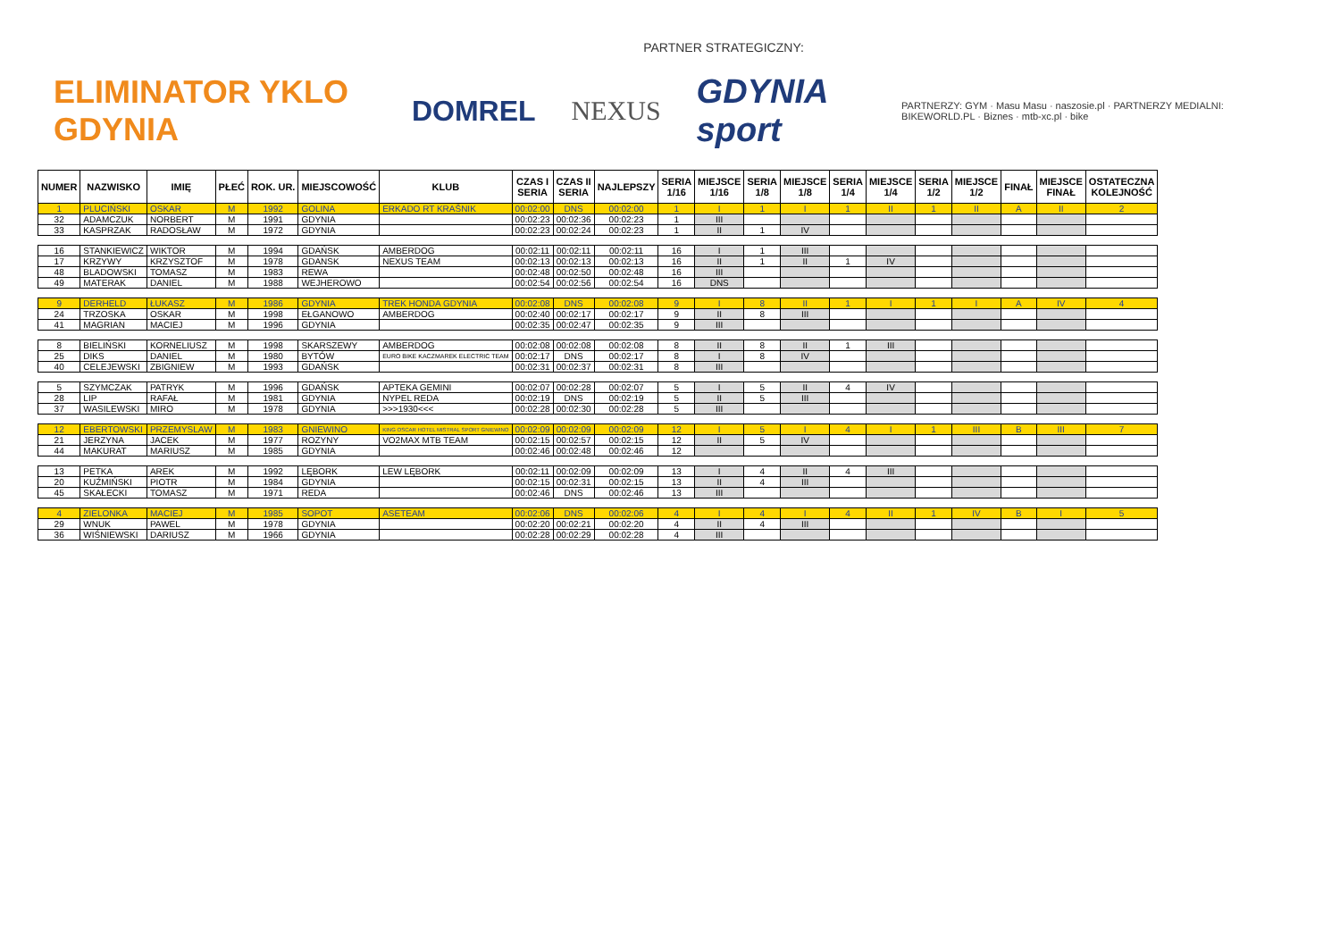PARTNER STRATEGICZNY:
ELIMINATOR YKLO GDYNIA DOMREL NEXUS GDYNIA sport PARTNERZY: GYM · Masu Masu · naszosie.pl · PARTNERZY MEDIALNI: BIKEWORLD.PL · Biznes · mtb-xc.pl · bike
| NUMER | NAZWISKO | IMIĘ | PŁEĆ | ROK. UR. | MIEJSCOWOŚĆ | KLUB | CZAS I SERIA | CZAS II SERIA | NAJLEPSZY | SERIA 1/16 | MIEJSCE 1/16 | SERIA 1/8 | MIEJSCE 1/8 | SERIA 1/4 | MIEJSCE 1/4 | SERIA 1/2 | MIEJSCE 1/2 | FINAŁ | MIEJSCE FINAŁ | OSTATECZNA KOLEJNOŚĆ |
| --- | --- | --- | --- | --- | --- | --- | --- | --- | --- | --- | --- | --- | --- | --- | --- | --- | --- | --- | --- | --- |
| 1 | PLUCIŃSKI | OSKAR | M | 1992 | GOLINA | ERKADO RT KRAŠNIK | 00:02:00 | DNS | 00:02:00 | 1 | I | 1 | I | 1 | II | 1 | II | A | II | 2 |
| 32 | ADAMCZUK | NORBERT | M | 1991 | GDYNIA | | 00:02:23 | 00:02:36 | 00:02:23 | 1 | III | | | | | | | | | |
| 33 | KASPRZAK | RADOSŁAW | M | 1972 | GDYNIA | | 00:02:23 | 00:02:24 | 00:02:23 | 1 | II | 1 | IV | | | | | | | |
| 16 | STANKIEWICZ | WIKTOR | M | 1994 | GDAŃSK | AMBERDOG | 00:02:11 | 00:02:11 | 00:02:11 | 16 | I | 1 | III | | | | | | | |
| 17 | KRZYWY | KRZYSZTOF | M | 1978 | GDANSK | NEXUS TEAM | 00:02:13 | 00:02:13 | 00:02:13 | 16 | II | 1 | II | 1 | IV | | | | | |
| 48 | BLADOWSKI | TOMASZ | M | 1983 | REWA | | 00:02:48 | 00:02:50 | 00:02:48 | 16 | III | | | | | | | | | |
| 49 | MATERAK | DANIEL | M | 1988 | WEJHEROWO | | 00:02:54 | 00:02:56 | 00:02:54 | 16 | DNS | | | | | | | | | |
| 9 | DERHELD | ŁUKASZ | M | 1986 | GDYNIA | TREK HONDA GDYNIA | 00:02:08 | DNS | 00:02:08 | 9 | I | 8 | II | 1 | I | 1 | I | A | IV | 4 |
| 24 | TRZOSKA | OSKAR | M | 1998 | EŁGANOWO | AMBERDOG | 00:02:40 | 00:02:17 | 00:02:17 | 9 | II | 8 | III | | | | | | | |
| 41 | MAGRIAN | MACIEJ | M | 1996 | GDYNIA | | 00:02:35 | 00:02:47 | 00:02:35 | 9 | III | | | | | | | | | |
| 8 | BIELIŃSKI | KORNELIUSZ | M | 1998 | SKARSZEWY | AMBERDOG | 00:02:08 | 00:02:08 | 00:02:08 | 8 | II | 8 | II | 1 | III | | | | | |
| 25 | DIKS | DANIEL | M | 1980 | BYTÓW | EURO BIKE KACZMAREK ELECTRIC TEAM | 00:02:17 | DNS | 00:02:17 | 8 | I | 8 | IV | | | | | | | |
| 40 | CELEJEWSKI | ZBIGNIEW | M | 1993 | GDAŃSK | | 00:02:31 | 00:02:37 | 00:02:31 | 8 | III | | | | | | | | | |
| 5 | SZYMCZAK | PATRYK | M | 1996 | GDAŃSK | APTEKA GEMINI | 00:02:07 | 00:02:28 | 00:02:07 | 5 | I | 5 | II | 4 | IV | | | | | |
| 28 | LIP | RAFAŁ | M | 1981 | GDYNIA | NYPEL REDA | 00:02:19 | DNS | 00:02:19 | 5 | II | 5 | III | | | | | | | |
| 37 | WASILEWSKI | MIRO | M | 1978 | GDYNIA | >>>1930<<< | 00:02:28 | 00:02:30 | 00:02:28 | 5 | III | | | | | | | | | |
| 12 | EBERTOWSKI | PRZEMYSLAW | M | 1983 | GNIEWINO | KING OSCAR HOTEL MISTRAL SPORT GNIEWINO | 00:02:09 | 00:02:09 | 00:02:09 | 12 | I | 5 | I | 4 | I | 1 | III | B | III | 7 |
| 21 | JERZYNA | JACEK | M | 1977 | ROZYNY | VO2MAX MTB TEAM | 00:02:15 | 00:02:57 | 00:02:15 | 12 | II | 5 | IV | | | | | | | |
| 44 | MAKURAT | MARIUSZ | M | 1985 | GDYNIA | | 00:02:46 | 00:02:48 | 00:02:46 | 12 | | | | | | | | | | |
| 13 | PETKA | AREK | M | 1992 | LĘBORK | LEW LĘBORK | 00:02:11 | 00:02:09 | 00:02:09 | 13 | I | 4 | II | 4 | III | | | | | |
| 20 | KUŹMIŃSKI | PIOTR | M | 1984 | GDYNIA | | 00:02:15 | 00:02:31 | 00:02:15 | 13 | II | 4 | III | | | | | | | |
| 45 | SKAŁECKI | TOMASZ | M | 1971 | REDA | | 00:02:46 | DNS | 00:02:46 | 13 | III | | | | | | | | | |
| 4 | ZIELONKA | MACIEJ | M | 1985 | SOPOT | ASETEAM | 00:02:06 | DNS | 00:02:06 | 4 | I | 4 | I | 4 | II | 1 | IV | B | I | 5 |
| 29 | WNUK | PAWEL | M | 1978 | GDYNIA | | 00:02:20 | 00:02:21 | 00:02:20 | 4 | II | 4 | III | | | | | | | |
| 36 | WIŚNIEWSKI | DARIUSZ | M | 1966 | GDYNIA | | 00:02:28 | 00:02:29 | 00:02:28 | 4 | III | | | | | | | | | |